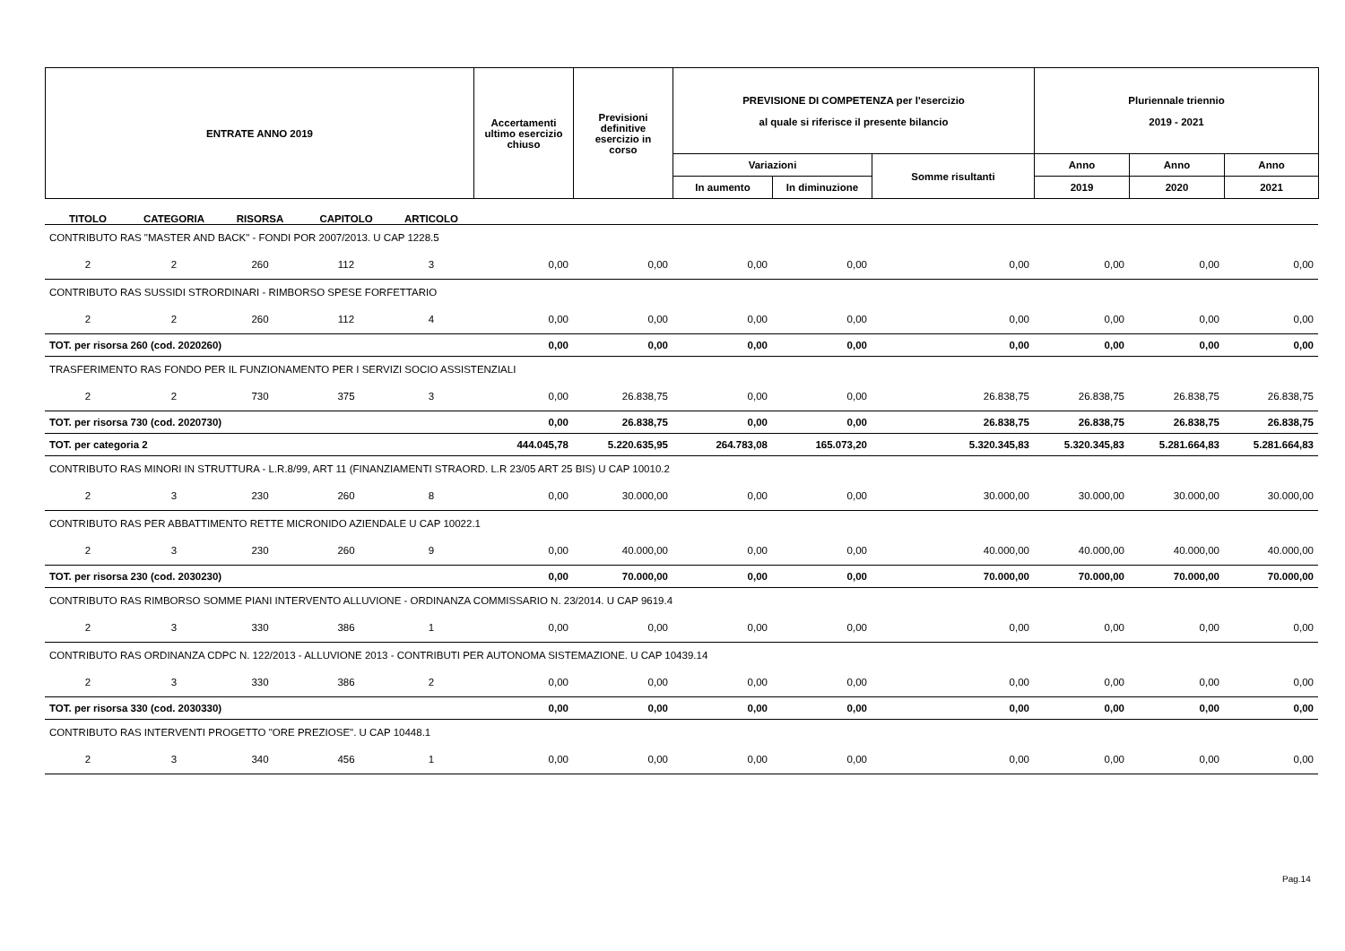| ENTRATE ANNO 2019 | Accertamenti ultimo esercizio chiuso | Previsioni definitive esercizio in corso | PREVISIONE DI COMPETENZA per l'esercizio al quale si riferisce il presente bilancio | | | Pluriennale triennio 2019 - 2021 | | |
| | | | Variazioni | | Somme risultanti | Anno | Anno | Anno |
| | | | In aumento | In diminuzione | | 2019 | 2020 | 2021 |
| TITOLO | CATEGORIA | RISORSA | CAPITOLO | ARTICOLO | | | | | | | | |
| CONTRIBUTO RAS "MASTER AND BACK" - FONDI POR 2007/2013. U CAP 1228.5 | | | | | | | | | | | | |
| 2 | 2 | 260 | 112 | 3 | 0,00 | 0,00 | 0,00 | 0,00 | 0,00 | 0,00 | 0,00 | 0,00 |
| CONTRIBUTO RAS SUSSIDI STRORDINARI - RIMBORSO SPESE FORFETTARIO | | | | | | | | | | | | |
| 2 | 2 | 260 | 112 | 4 | 0,00 | 0,00 | 0,00 | 0,00 | 0,00 | 0,00 | 0,00 | 0,00 |
| TOT. per risorsa 260 (cod. 2020260) | | | | | 0,00 | 0,00 | 0,00 | 0,00 | 0,00 | 0,00 | 0,00 | 0,00 |
| TRASFERIMENTO RAS FONDO PER IL FUNZIONAMENTO PER I SERVIZI SOCIO ASSISTENZIALI | | | | | | | | | | | | |
| 2 | 2 | 730 | 375 | 3 | 0,00 | 26.838,75 | 0,00 | 0,00 | 26.838,75 | 26.838,75 | 26.838,75 | 26.838,75 |
| TOT. per risorsa 730 (cod. 2020730) | | | | | 0,00 | 26.838,75 | 0,00 | 0,00 | 26.838,75 | 26.838,75 | 26.838,75 | 26.838,75 |
| TOT. per categoria 2 | | | | | 444.045,78 | 5.220.635,95 | 264.783,08 | 165.073,20 | 5.320.345,83 | 5.320.345,83 | 5.281.664,83 | 5.281.664,83 |
| CONTRIBUTO RAS MINORI IN STRUTTURA - L.R.8/99, ART 11 (FINANZIAMENTI STRAORD. L.R 23/05 ART 25 BIS) U CAP 10010.2 | | | | | | | | | | | | |
| 2 | 3 | 230 | 260 | 8 | 0,00 | 30.000,00 | 0,00 | 0,00 | 30.000,00 | 30.000,00 | 30.000,00 | 30.000,00 |
| CONTRIBUTO RAS PER ABBATTIMENTO RETTE MICRONIDO AZIENDALE U CAP 10022.1 | | | | | | | | | | | | |
| 2 | 3 | 230 | 260 | 9 | 0,00 | 40.000,00 | 0,00 | 0,00 | 40.000,00 | 40.000,00 | 40.000,00 | 40.000,00 |
| TOT. per risorsa 230 (cod. 2030230) | | | | | 0,00 | 70.000,00 | 0,00 | 0,00 | 70.000,00 | 70.000,00 | 70.000,00 | 70.000,00 |
| CONTRIBUTO RAS RIMBORSO SOMME PIANI INTERVENTO ALLUVIONE - ORDINANZA COMMISSARIO N. 23/2014. U CAP 9619.4 | | | | | | | | | | | | |
| 2 | 3 | 330 | 386 | 1 | 0,00 | 0,00 | 0,00 | 0,00 | 0,00 | 0,00 | 0,00 | 0,00 |
| CONTRIBUTO RAS ORDINANZA CDPC N. 122/2013 - ALLUVIONE 2013 - CONTRIBUTI PER AUTONOMA SISTEMAZIONE. U CAP 10439.14 | | | | | | | | | | | | |
| 2 | 3 | 330 | 386 | 2 | 0,00 | 0,00 | 0,00 | 0,00 | 0,00 | 0,00 | 0,00 | 0,00 |
| TOT. per risorsa 330 (cod. 2030330) | | | | | 0,00 | 0,00 | 0,00 | 0,00 | 0,00 | 0,00 | 0,00 | 0,00 |
| CONTRIBUTO RAS INTERVENTI PROGETTO "ORE PREZIOSE". U CAP 10448.1 | | | | | | | | | | | | |
| 2 | 3 | 340 | 456 | 1 | 0,00 | 0,00 | 0,00 | 0,00 | 0,00 | 0,00 | 0,00 | 0,00 |
Pag.14